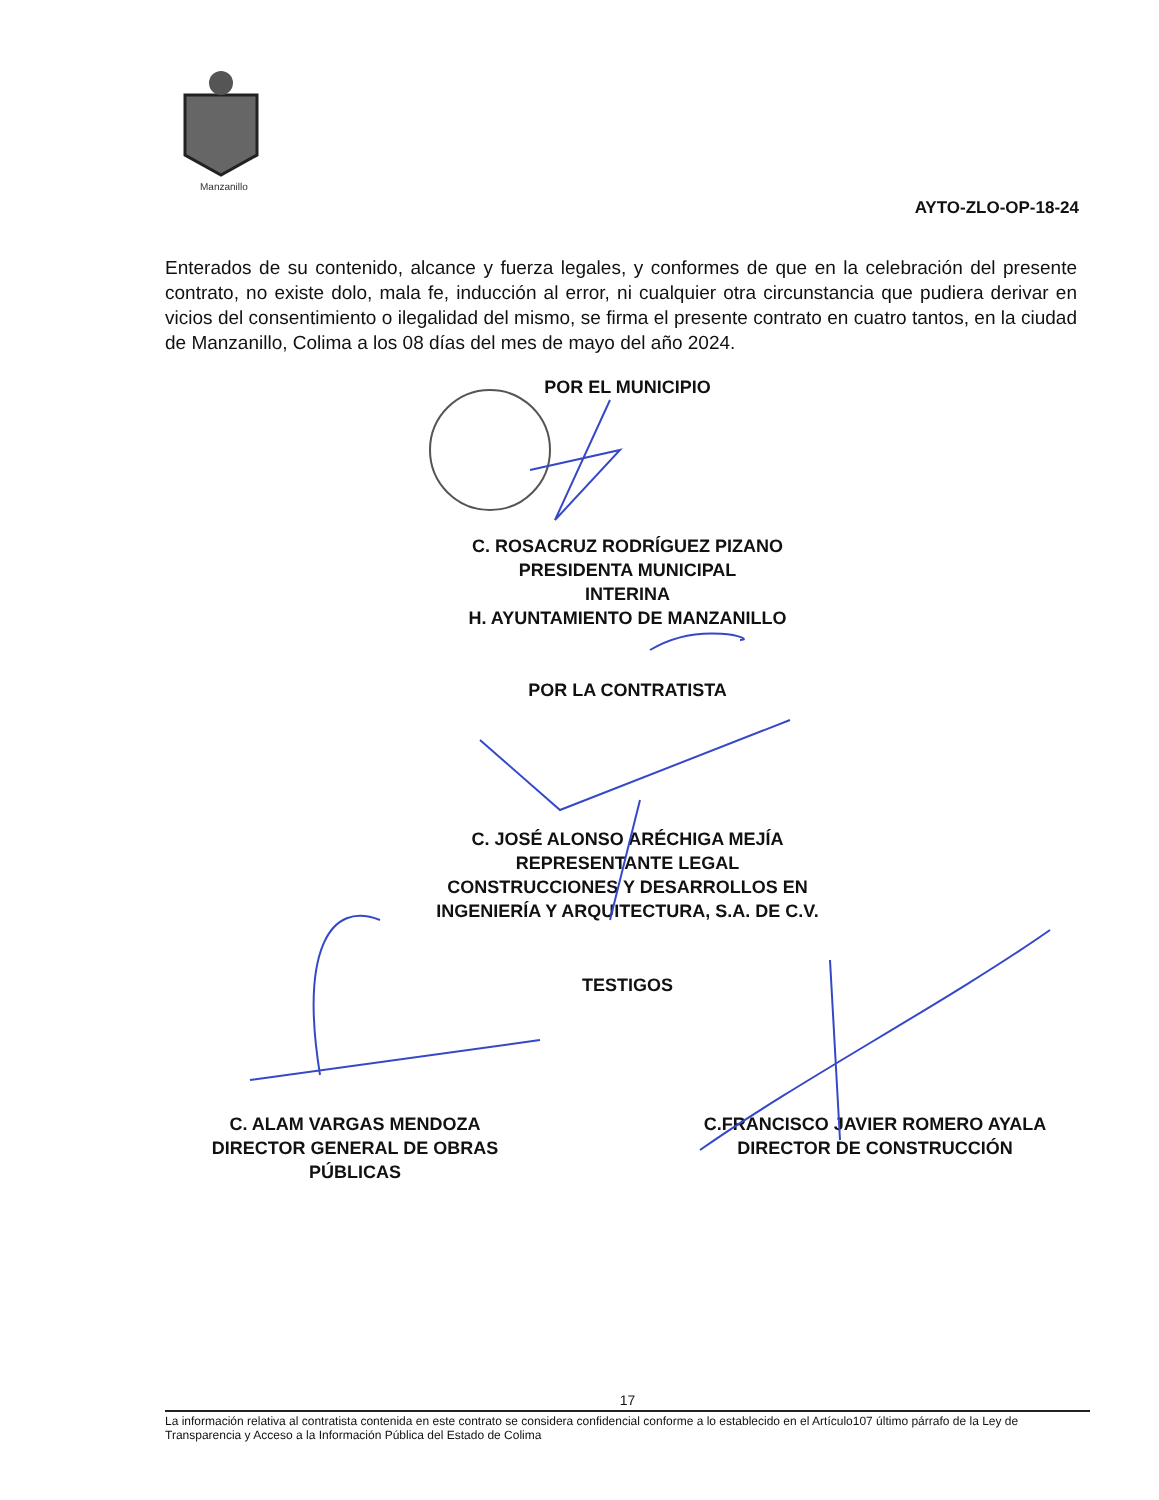Manzanillo
AYTO-ZLO-OP-18-24
Enterados de su contenido, alcance y fuerza legales, y conformes de que en la celebración del presente contrato, no existe dolo, mala fe, inducción al error, ni cualquier otra circunstancia que pudiera derivar en vicios del consentimiento o ilegalidad del mismo, se firma el presente contrato en cuatro tantos, en la ciudad de Manzanillo, Colima a los 08 días del mes de mayo del año 2024.
POR EL MUNICIPIO
C. ROSACRUZ RODRÍGUEZ PIZANO
PRESIDENTA MUNICIPAL
INTERINA
H. AYUNTAMIENTO DE MANZANILLO
POR LA CONTRATISTA
C. JOSÉ ALONSO ARÉCHIGA MEJÍA
REPRESENTANTE LEGAL
CONSTRUCCIONES Y DESARROLLOS EN
INGENIERÍA Y ARQUITECTURA, S.A. DE C.V.
TESTIGOS
C. ALAM VARGAS MENDOZA
DIRECTOR GENERAL DE OBRAS
PÚBLICAS
C.FRANCISCO JAVIER ROMERO AYALA
DIRECTOR DE CONSTRUCCIÓN
17
La información relativa al contratista contenida en este contrato se considera confidencial conforme a lo establecido en el Artículo107 último párrafo de la Ley de Transparencia y Acceso a la Información Pública del Estado de Colima